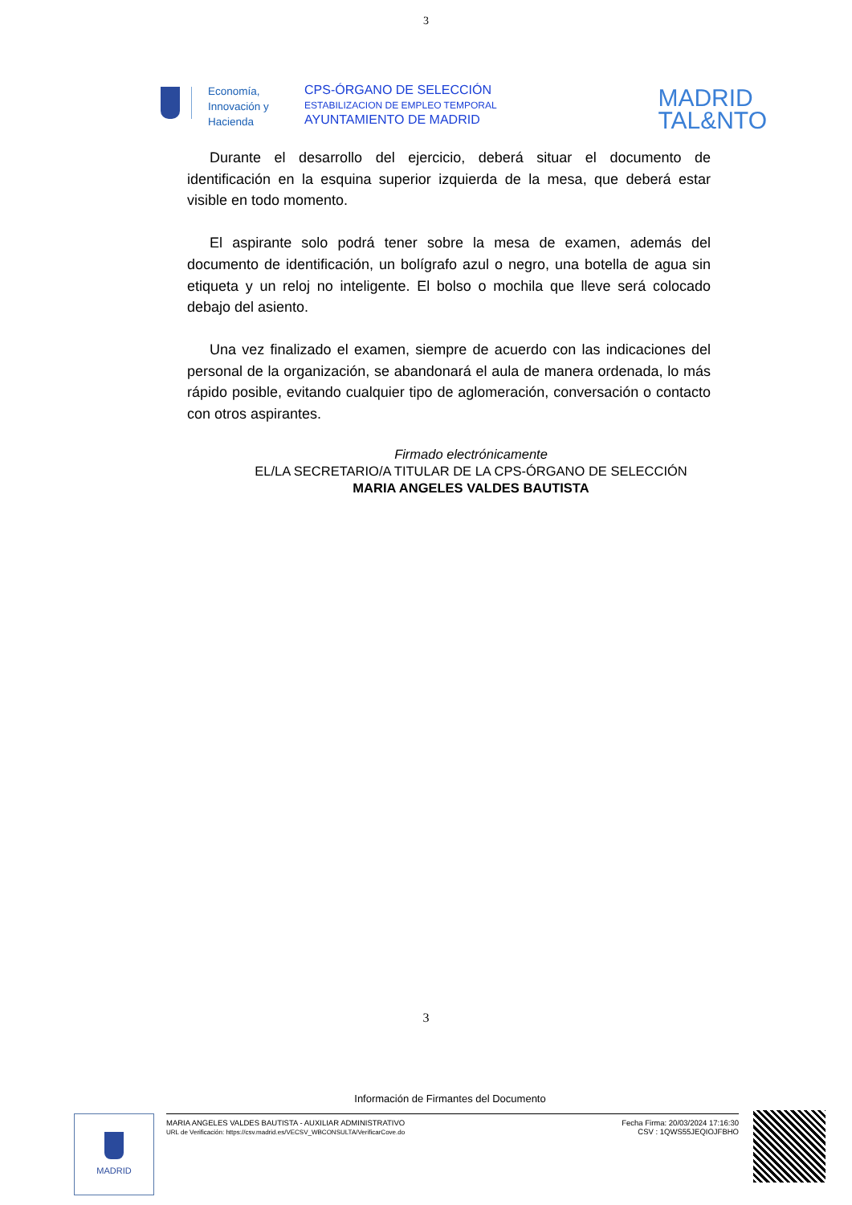3
Economía,
Innovación y
Hacienda
CPS-ÓRGANO DE SELECCIÓN
ESTABILIZACION DE EMPLEO TEMPORAL
AYUNTAMIENTO DE MADRID
MADRID
TAL&NTO
Durante el desarrollo del ejercicio, deberá situar el documento de identificación en la esquina superior izquierda de la mesa, que deberá estar visible en todo momento.
El aspirante solo podrá tener sobre la mesa de examen, además del documento de identificación, un bolígrafo azul o negro, una botella de agua sin etiqueta y un reloj no inteligente. El bolso o mochila que lleve será colocado debajo del asiento.
Una vez finalizado el examen, siempre de acuerdo con las indicaciones del personal de la organización, se abandonará el aula de manera ordenada, lo más rápido posible, evitando cualquier tipo de aglomeración, conversación o contacto con otros aspirantes.
Firmado electrónicamente
EL/LA SECRETARIO/A TITULAR DE LA CPS-ÓRGANO DE SELECCIÓN
MARIA ANGELES VALDES BAUTISTA
3
Información de Firmantes del Documento
MADRID
MARIA ANGELES VALDES BAUTISTA - AUXILIAR ADMINISTRATIVO
URL de Verificación: https://csv.madrid.es/VECSV_WBCONSULTA/VerificarCove.do
Fecha Firma: 20/03/2024 17:16:30
CSV : 1QWS55JEQIOJFBHO